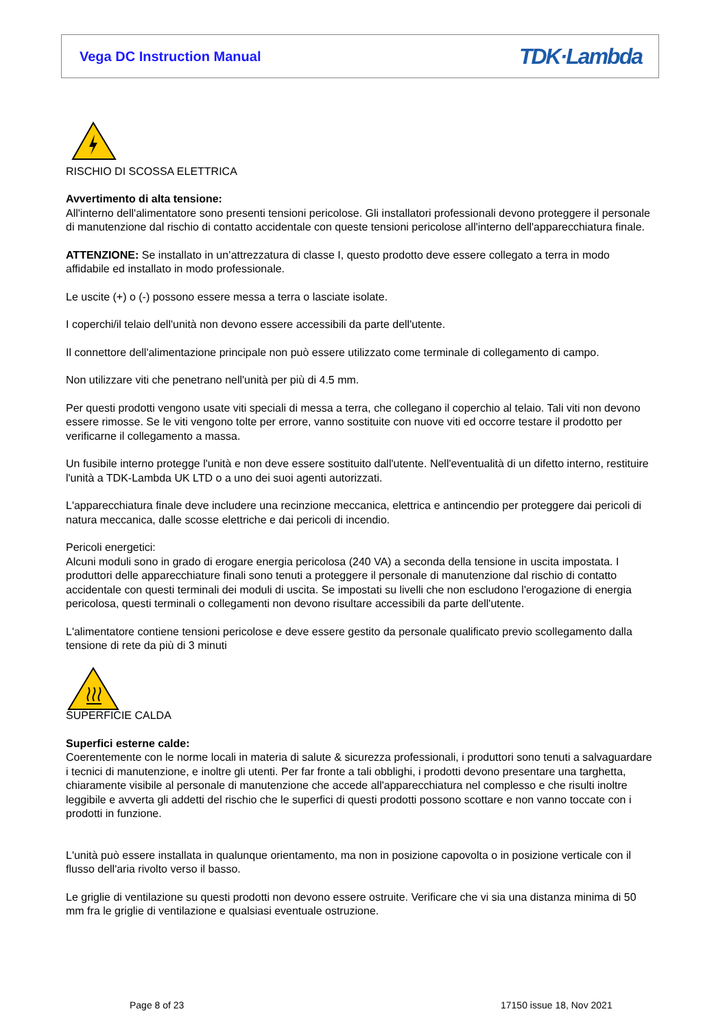Vega DC Instruction Manual
TDK·Lambda
RISCHIO DI SCOSSA ELETTRICA
Avvertimento di alta tensione:
All'interno dell'alimentatore sono presenti tensioni pericolose. Gli installatori professionali devono proteggere il personale di manutenzione dal rischio di contatto accidentale con queste tensioni pericolose all'interno dell'apparecchiatura finale.
ATTENZIONE: Se installato in un’attrezzatura di classe I, questo prodotto deve essere collegato a terra in modo affidabile ed installato in modo professionale.
Le uscite (+) o (-) possono essere messa a terra o lasciate isolate.
I coperchi/il telaio dell'unità non devono essere accessibili da parte dell'utente.
Il connettore dell'alimentazione principale non può essere utilizzato come terminale di collegamento di campo.
Non utilizzare viti che penetrano nell'unità per più di 4.5 mm.
Per questi prodotti vengono usate viti speciali di messa a terra, che collegano il coperchio al telaio. Tali viti non devono essere rimosse. Se le viti vengono tolte per errore, vanno sostituite con nuove viti ed occorre testare il prodotto per verificarne il collegamento a massa.
Un fusibile interno protegge l'unità e non deve essere sostituito dall'utente. Nell'eventualità di un difetto interno, restituire l'unità a TDK-Lambda UK LTD o a uno dei suoi agenti autorizzati.
L'apparecchiatura finale deve includere una recinzione meccanica, elettrica e antincendio per proteggere dai pericoli di natura meccanica, dalle scosse elettriche e dai pericoli di incendio.
Pericoli energetici:
Alcuni moduli sono in grado di erogare energia pericolosa (240 VA) a seconda della tensione in uscita impostata. I produttori delle apparecchiature finali sono tenuti a proteggere il personale di manutenzione dal rischio di contatto accidentale con questi terminali dei moduli di uscita. Se impostati su livelli che non escludono l'erogazione di energia pericolosa, questi terminali o collegamenti non devono risultare accessibili da parte dell'utente.
L'alimentatore contiene tensioni pericolose e deve essere gestito da personale qualificato previo scollegamento dalla tensione di rete da più di 3 minuti
SUPERFICIE CALDA
Superfici esterne calde:
Coerentemente con le norme locali in materia di salute & sicurezza professionali, i produttori sono tenuti a salvaguardare i tecnici di manutenzione, e inoltre gli utenti. Per far fronte a tali obblighi, i prodotti devono presentare una targhetta, chiaramente visibile al personale di manutenzione che accede all'apparecchiatura nel complesso e che risulti inoltre leggibile e avverta gli addetti del rischio che le superfici di questi prodotti possono scottare e non vanno toccate con i prodotti in funzione.
L'unità può essere installata in qualunque orientamento, ma non in posizione capovolta o in posizione verticale con il flusso dell'aria rivolto verso il basso.
Le griglie di ventilazione su questi prodotti non devono essere ostruite. Verificare che vi sia una distanza minima di 50 mm fra le griglie di ventilazione e qualsiasi eventuale ostruzione.
Page 8 of 23 17150 issue 18, Nov 2021